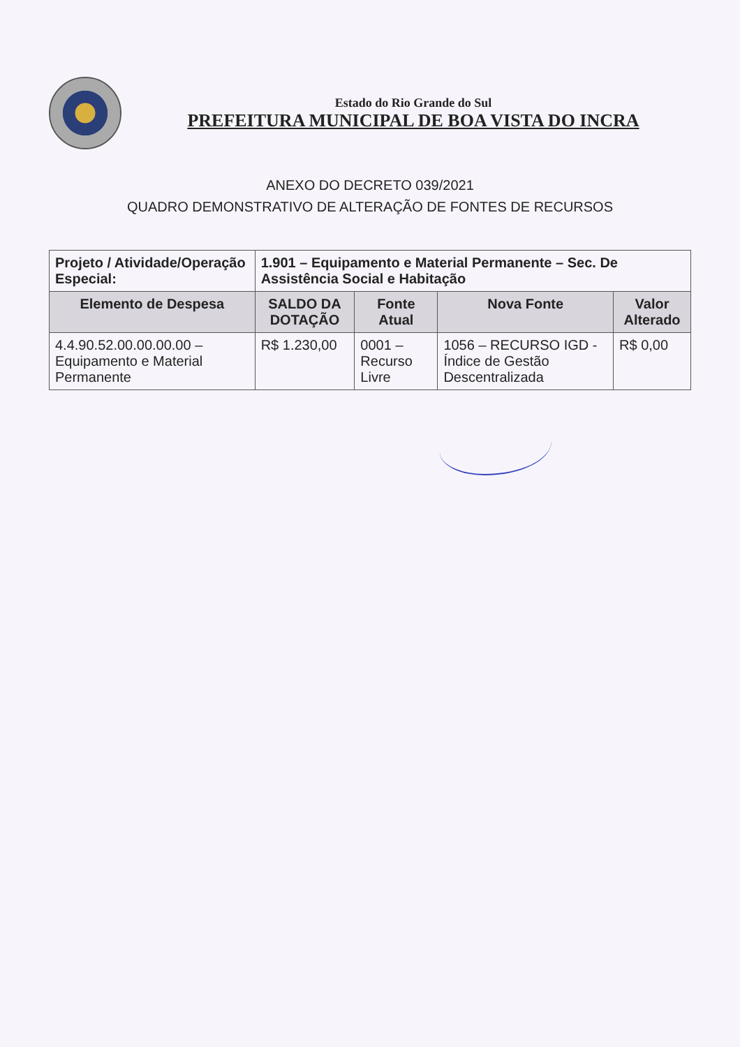Estado do Rio Grande do Sul
PREFEITURA MUNICIPAL DE BOA VISTA DO INCRA
ANEXO DO DECRETO 039/2021
QUADRO DEMONSTRATIVO DE ALTERAÇÃO DE FONTES DE RECURSOS
| Projeto / Atividade/Operação Especial: | 1.901 – Equipamento e Material Permanente – Sec. De Assistência Social e Habitação | | | |
| Elemento de Despesa | SALDO DA DOTAÇÃO | Fonte Atual | Nova Fonte | Valor Alterado |
| 4.4.90.52.00.00.00.00 – Equipamento e Material Permanente | R$ 1.230,00 | 0001 – Recurso Livre | 1056 – RECURSO IGD - Índice de Gestão Descentralizada | R$ 0,00 |